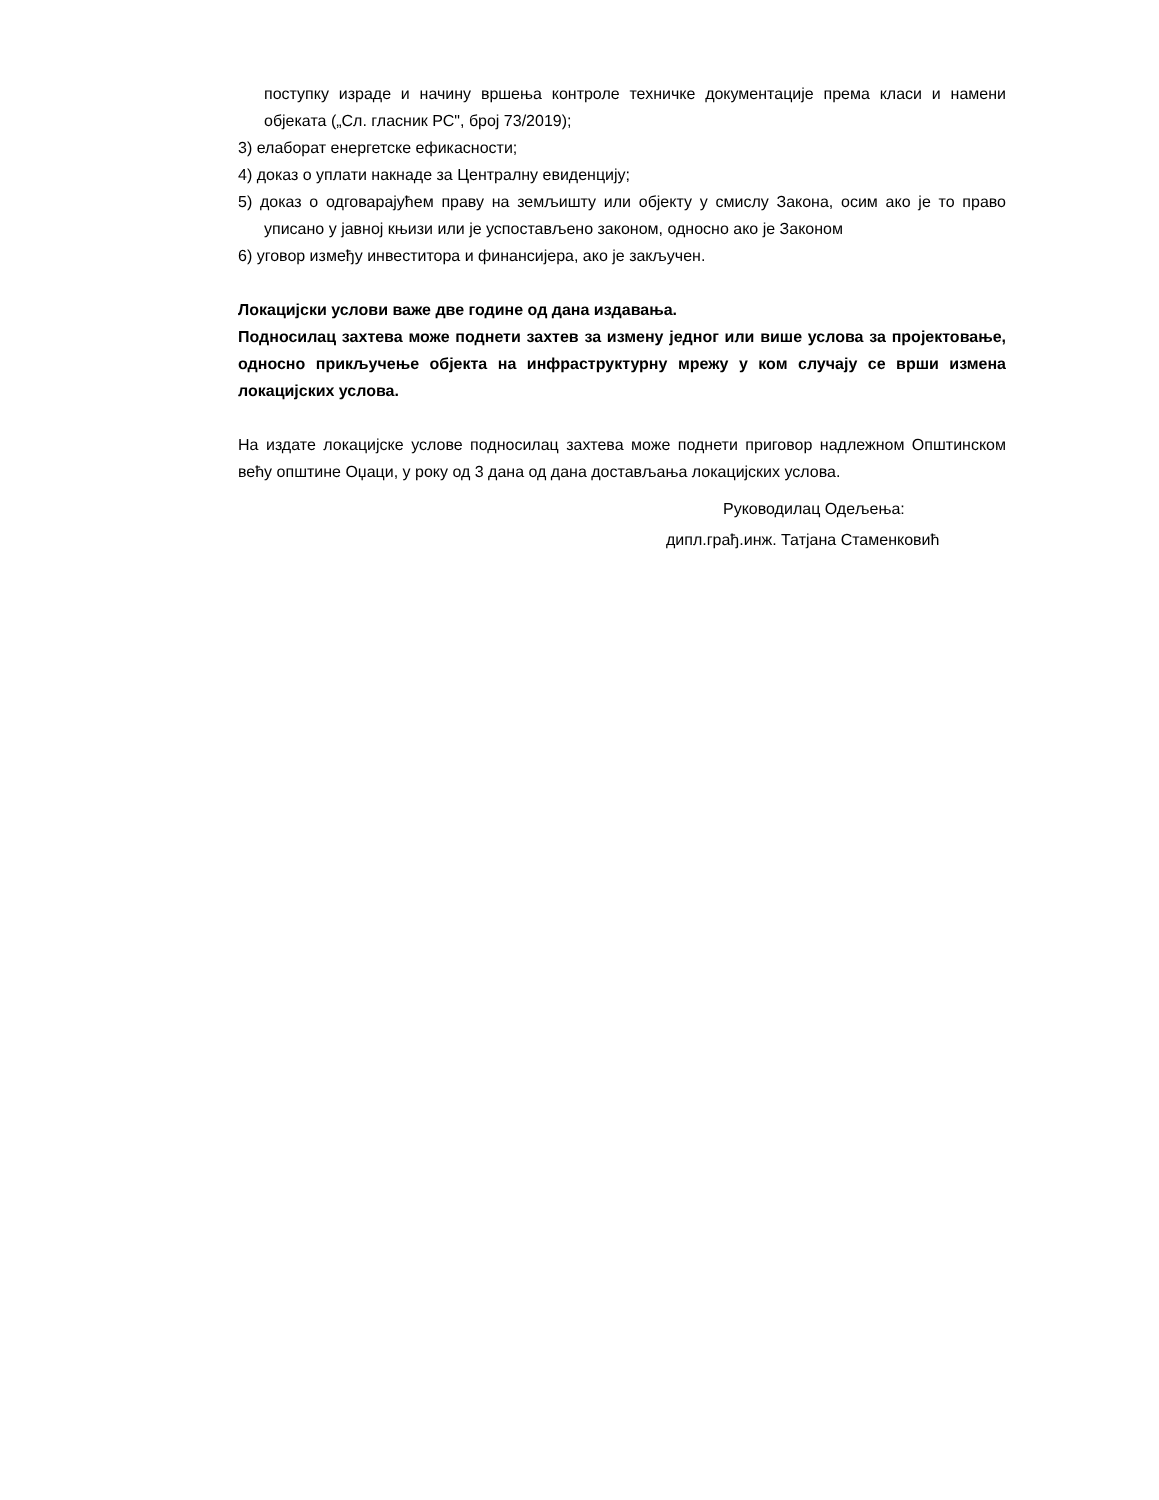поступку израде и начину вршења контроле техничке документације према класи и намени објеката („Сл. гласник РС", број 73/2019);
3) елаборат енергетске ефикасности;
4) доказ о уплати накнаде за Централну евиденцију;
5) доказ о одговарајућем праву на земљишту или објекту у смислу Закона, осим ако је то право уписано у јавној књизи или је успостављено законом, односно ако је Законом
6) уговор између инвеститора и финансијера, ако је закључен.
Локацијски услови важе две године од дана издавања.
Подносилац захтева може поднети захтев за измену једног или више услова за пројектовање, односно прикључење објекта на инфраструктурну мрежу у ком случају се врши измена локацијских услова.
На издате локацијске услове подносилац захтева може поднети приговор надлежном Општинском већу општине Оџаци, у року од 3 дана од дана достављања локацијских услова.
Руководилац Одељења:
дипл.грађ.инж. Татјана Стаменковић